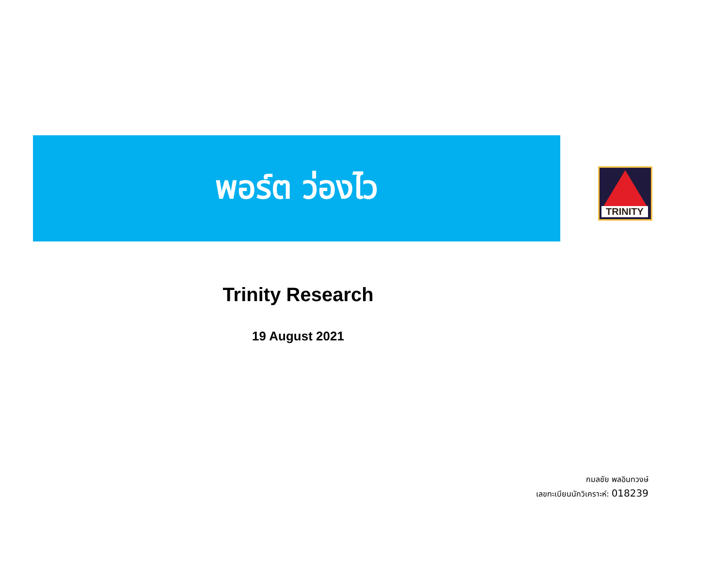พอร์ต ว่องไว
TRINITY
Trinity Research
19 August 2021
กมลชัย พลอินทวงษ์
เลขทะเบียนนักวิเคราะห์: 018239